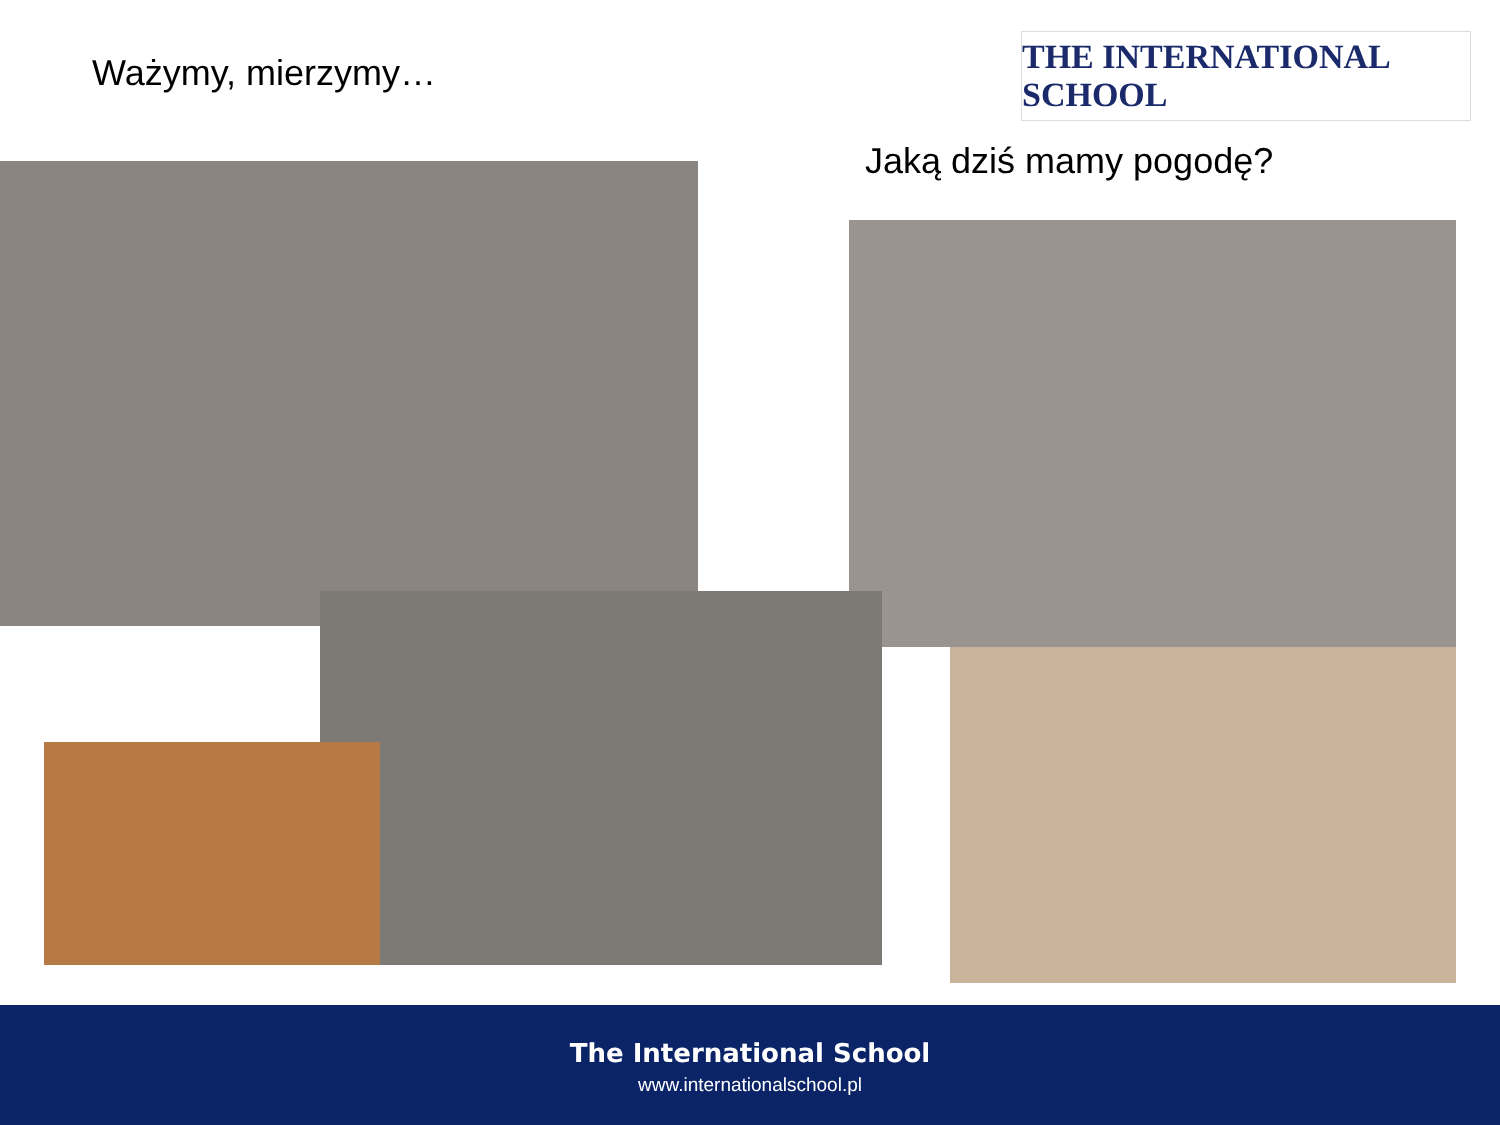Ważymy, mierzymy…
THE INTERNATIONAL SCHOOL
Jaką dziś mamy pogodę?
The International School
www.internationalschool.pl